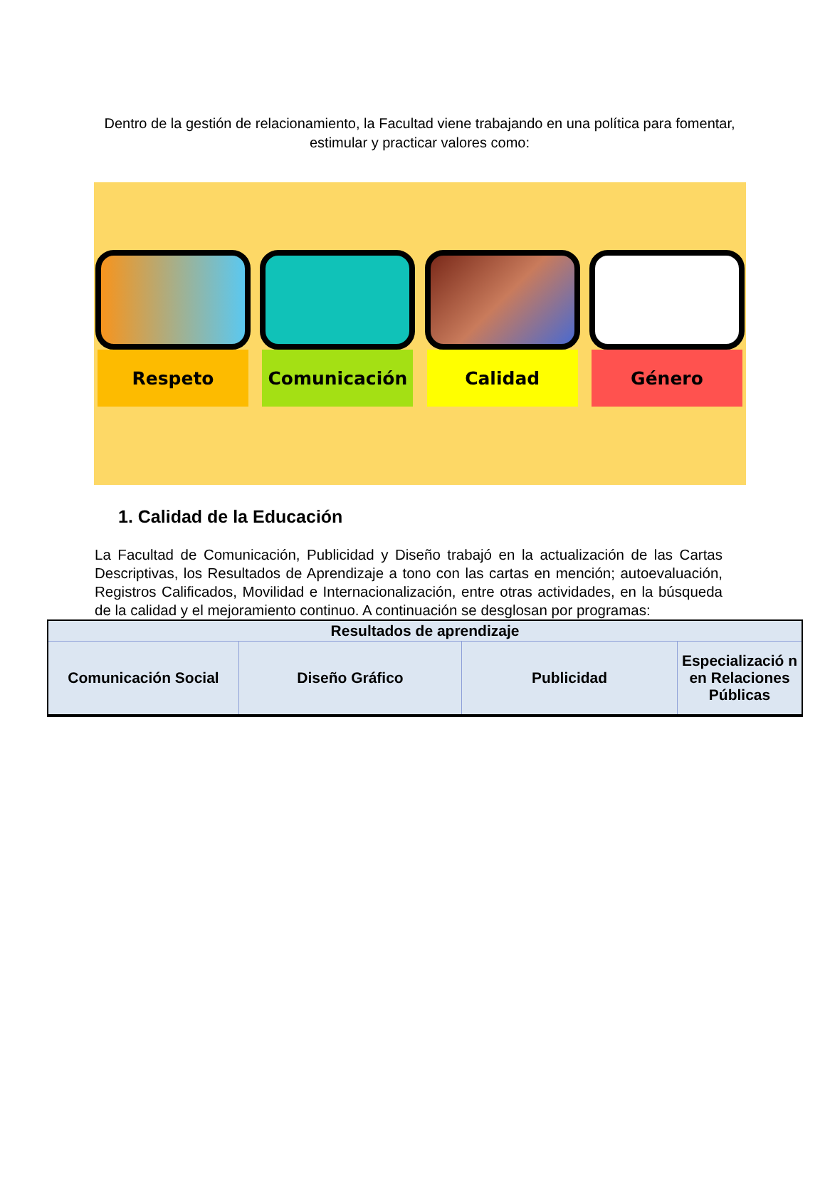Dentro de la gestión de relacionamiento, la Facultad viene trabajando en una política para fomentar, estimular y practicar valores como:
Respeto Comunicación Calidad Género
1. Calidad de la Educación
La Facultad de Comunicación, Publicidad y Diseño trabajó en la actualización de las Cartas Descriptivas, los Resultados de Aprendizaje a tono con las cartas en mención; autoevaluación, Registros Calificados, Movilidad e Internacionalización, entre otras actividades, en la búsqueda de la calidad y el mejoramiento continuo. A continuación se desglosan por programas:
| Resultados de aprendizaje | | | |
| --- | --- | --- | --- |
| Comunicación Social | Diseño Gráfico | Publicidad | Especializació n en Relaciones Públicas |